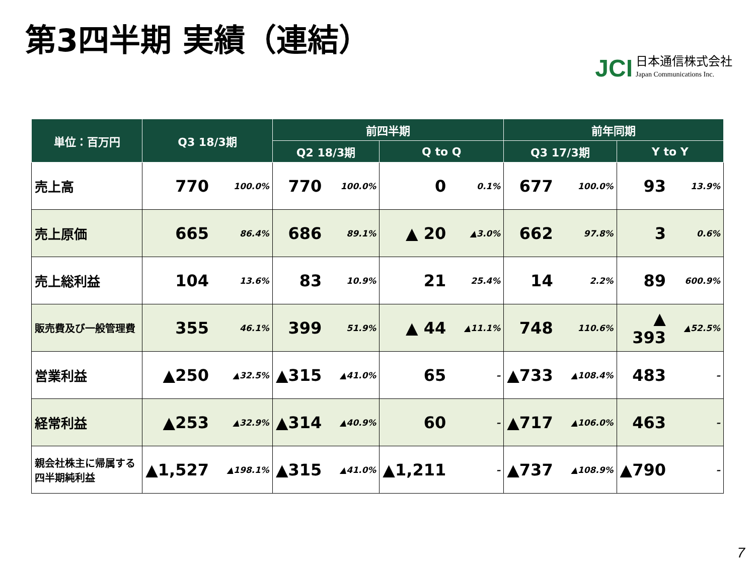第3四半期 実績（連結）
JCI
日本通信株式会社
Japan Communications Inc.
| 単位：百万円 | Q3 18/3期 | | 前四半期 | | | | 前年同期 | | | |
| --- | --- | --- | --- | --- | --- | --- | --- | --- | --- | --- |
| | | | Q2 18/3期 | | Q to Q | | Q3 17/3期 | | Y to Y | |
| 売上高 | 770 | 100.0% | 770 | 100.0% | 0 | 0.1% | 677 | 100.0% | 93 | 13.9% |
| 売上原価 | 665 | 86.4% | 686 | 89.1% | ▲ 20 | ▲3.0% | 662 | 97.8% | 3 | 0.6% |
| 売上総利益 | 104 | 13.6% | 83 | 10.9% | 21 | 25.4% | 14 | 2.2% | 89 | 600.9% |
| 販売費及び一般管理費 | 355 | 46.1% | 399 | 51.9% | ▲ 44 | ▲11.1% | 748 | 110.6% | ▲ 393 | ▲52.5% |
| 営業利益 | ▲250 | ▲32.5% | ▲315 | ▲41.0% | 65 | – | ▲733 | ▲108.4% | 483 | – |
| 経常利益 | ▲253 | ▲32.9% | ▲314 | ▲40.9% | 60 | – | ▲717 | ▲106.0% | 463 | – |
| 親会社株主に帰属する 四半期純利益 | ▲1,527 | ▲198.1% | ▲315 | ▲41.0% | ▲1,211 | – | ▲737 | ▲108.9% | ▲790 | – |
7